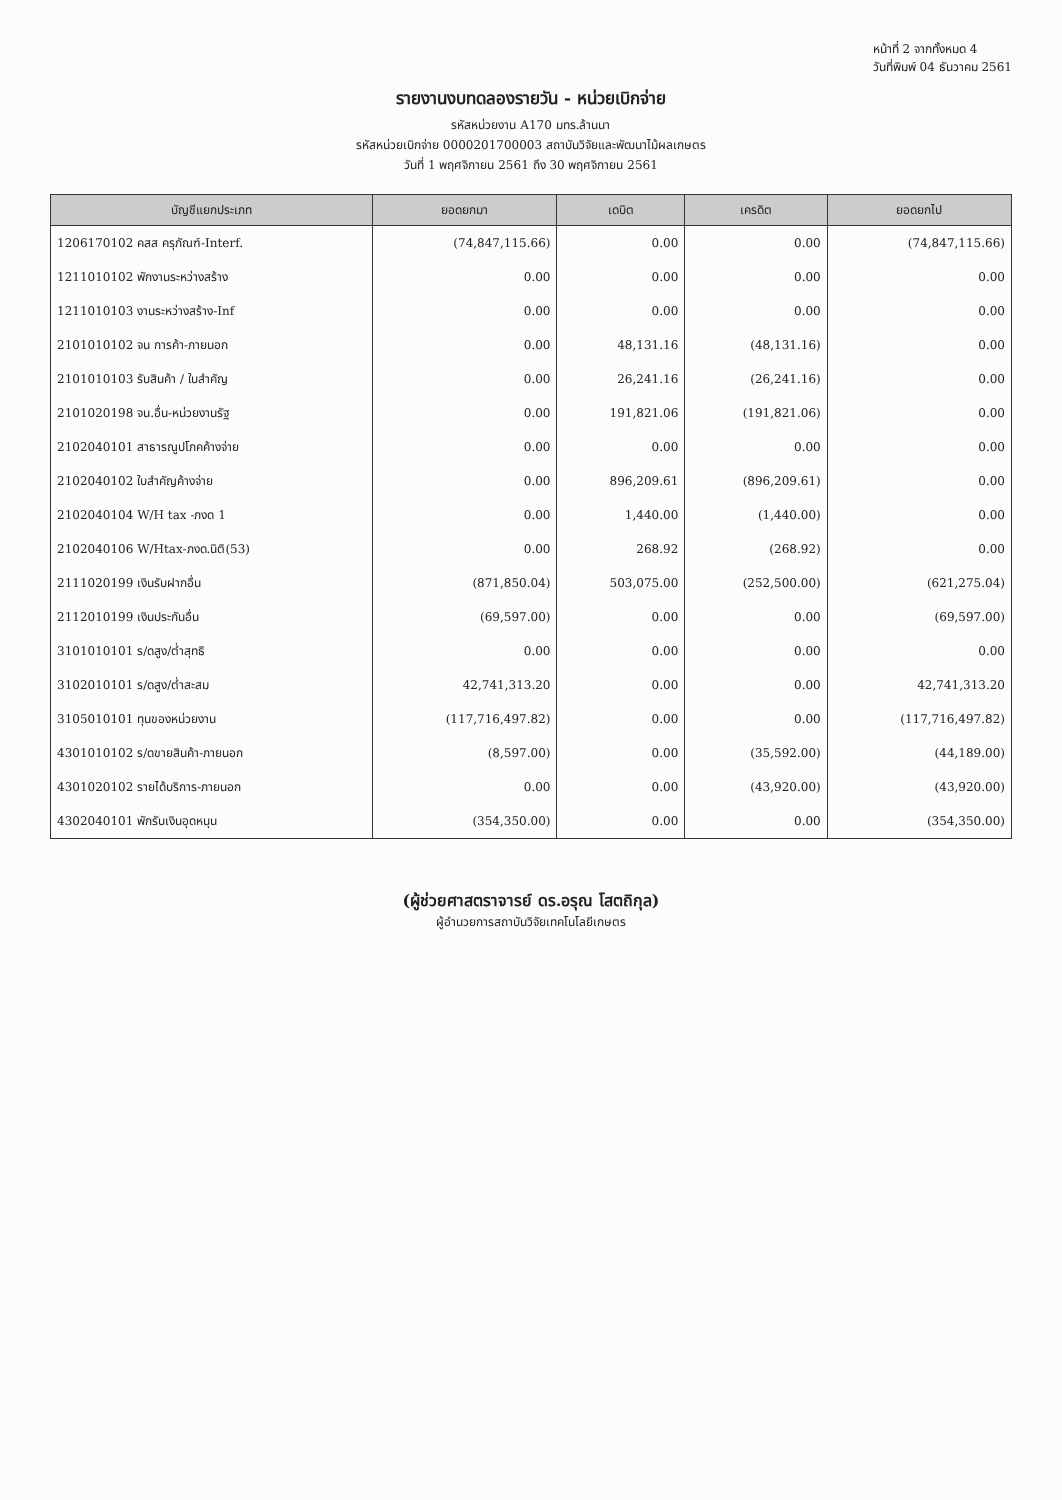หน้าที่ 2 จากทั้งหมด 4
วันที่พิมพ์ 04 ธันวาคม 2561
รายงานงบทดลองรายวัน - หน่วยเบิกจ่าย
รหัสหน่วยงาน A170 มทร.ล้านนา
รหัสหน่วยเบิกจ่าย 0000201700003 สถาบันวิจัยและพัฒนาไม้ผลเกษตร
วันที่ 1 พฤศจิกายน 2561 ถึง 30 พฤศจิกายน 2561
| บัญชีแยกประเภท | ยอดยกมา | เดบิต | เครดิต | ยอดยกไป |
| --- | --- | --- | --- | --- |
| 1206170102 คสส ครุภัณฑ์-Interf. | (74,847,115.66) | 0.00 | 0.00 | (74,847,115.66) |
| 1211010102 พักงานระหว่างสร้าง | 0.00 | 0.00 | 0.00 | 0.00 |
| 1211010103 งานระหว่างสร้าง-Inf | 0.00 | 0.00 | 0.00 | 0.00 |
| 2101010102 จน การค้า-ภายนอก | 0.00 | 48,131.16 | (48,131.16) | 0.00 |
| 2101010103 รับสินค้า / ใบสำคัญ | 0.00 | 26,241.16 | (26,241.16) | 0.00 |
| 2101020198 จน.อื่น-หน่วยงานรัฐ | 0.00 | 191,821.06 | (191,821.06) | 0.00 |
| 2102040101 สาธารณูปโภคค้างจ่าย | 0.00 | 0.00 | 0.00 | 0.00 |
| 2102040102 ใบสำคัญค้างจ่าย | 0.00 | 896,209.61 | (896,209.61) | 0.00 |
| 2102040104 W/H tax -ภงด 1 | 0.00 | 1,440.00 | (1,440.00) | 0.00 |
| 2102040106 W/Htax-ภงด.นิติ(53) | 0.00 | 268.92 | (268.92) | 0.00 |
| 2111020199 เงินรับฝากอื่น | (871,850.04) | 503,075.00 | (252,500.00) | (621,275.04) |
| 2112010199 เงินประกันอื่น | (69,597.00) | 0.00 | 0.00 | (69,597.00) |
| 3101010101 ร/ดสูง/ต่ำสุทธิ | 0.00 | 0.00 | 0.00 | 0.00 |
| 3102010101 ร/ดสูง/ต่ำสะสม | 42,741,313.20 | 0.00 | 0.00 | 42,741,313.20 |
| 3105010101 ทุนของหน่วยงาน | (117,716,497.82) | 0.00 | 0.00 | (117,716,497.82) |
| 4301010102 ร/ดขายสินค้า-ภายนอก | (8,597.00) | 0.00 | (35,592.00) | (44,189.00) |
| 4301020102 รายได้บริการ-ภายนอก | 0.00 | 0.00 | (43,920.00) | (43,920.00) |
| 4302040101 พักรับเงินอุดหนุน | (354,350.00) | 0.00 | 0.00 | (354,350.00) |
(ผู้ช่วยศาสตราจารย์ ดร.อรุณ โสตถิกุล)
ผู้อำนวยการสถาบันวิจัยเทคโนโลยีเกษตร